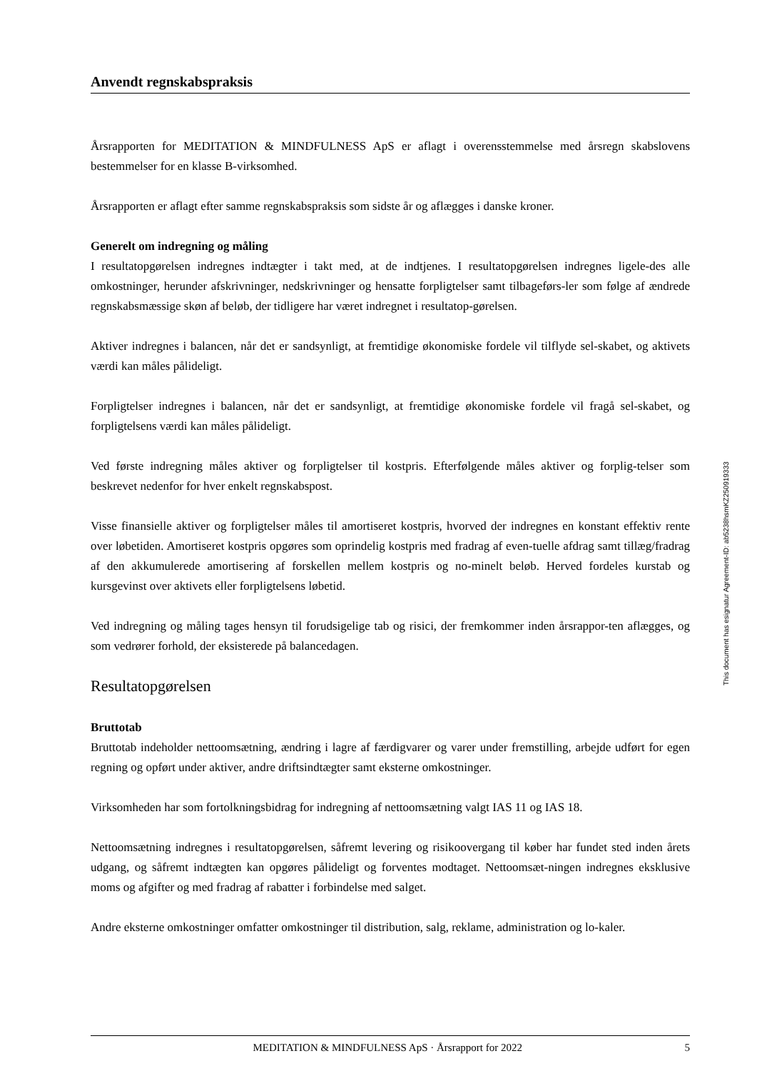Anvendt regnskabspraksis
Årsrapporten for MEDITATION & MINDFULNESS ApS er aflagt i overensstemmelse med årsregn skabslovens bestemmelser for en klasse B-virksomhed.
Årsrapporten er aflagt efter samme regnskabspraksis som sidste år og aflægges i danske kroner.
Generelt om indregning og måling
I resultatopgørelsen indregnes indtægter i takt med, at de indtjenes. I resultatopgørelsen indregnes ligele-des alle omkostninger, herunder afskrivninger, nedskrivninger og hensatte forpligtelser samt tilbageførs-ler som følge af ændrede regnskabsmæssige skøn af beløb, der tidligere har været indregnet i resultatop-gørelsen.
Aktiver indregnes i balancen, når det er sandsynligt, at fremtidige økonomiske fordele vil tilflyde sel-skabet, og aktivets værdi kan måles pålideligt.
Forpligtelser indregnes i balancen, når det er sandsynligt, at fremtidige økonomiske fordele vil fragå sel-skabet, og forpligtelsens værdi kan måles pålideligt.
Ved første indregning måles aktiver og forpligtelser til kostpris. Efterfølgende måles aktiver og forplig-telser som beskrevet nedenfor for hver enkelt regnskabspost.
Visse finansielle aktiver og forpligtelser måles til amortiseret kostpris, hvorved der indregnes en konstant effektiv rente over løbetiden. Amortiseret kostpris opgøres som oprindelig kostpris med fradrag af even-tuelle afdrag samt tillæg/fradrag af den akkumulerede amortisering af forskellen mellem kostpris og no-minelt beløb. Herved fordeles kurstab og kursgevinst over aktivets eller forpligtelsens løbetid.
Ved indregning og måling tages hensyn til forudsigelige tab og risici, der fremkommer inden årsrappor-ten aflægges, og som vedrører forhold, der eksisterede på balancedagen.
Resultatopgørelsen
Bruttotab
Bruttotab indeholder nettoomsætning, ændring i lagre af færdigvarer og varer under fremstilling, arbejde udført for egen regning og opført under aktiver, andre driftsindtægter samt eksterne omkostninger.
Virksomheden har som fortolkningsbidrag for indregning af nettoomsætning valgt IAS 11 og IAS 18.
Nettoomsætning indregnes i resultatopgørelsen, såfremt levering og risikoovergang til køber har fundet sted inden årets udgang, og såfremt indtægten kan opgøres pålideligt og forventes modtaget. Nettoomsæt-ningen indregnes eksklusive moms og afgifter og med fradrag af rabatter i forbindelse med salget.
Andre eksterne omkostninger omfatter omkostninger til distribution, salg, reklame, administration og lo-kaler.
This document has esignatur Agreement-ID: ab5238hsmKZ250919333
MEDITATION & MINDFULNESS ApS · Årsrapport for 2022 5